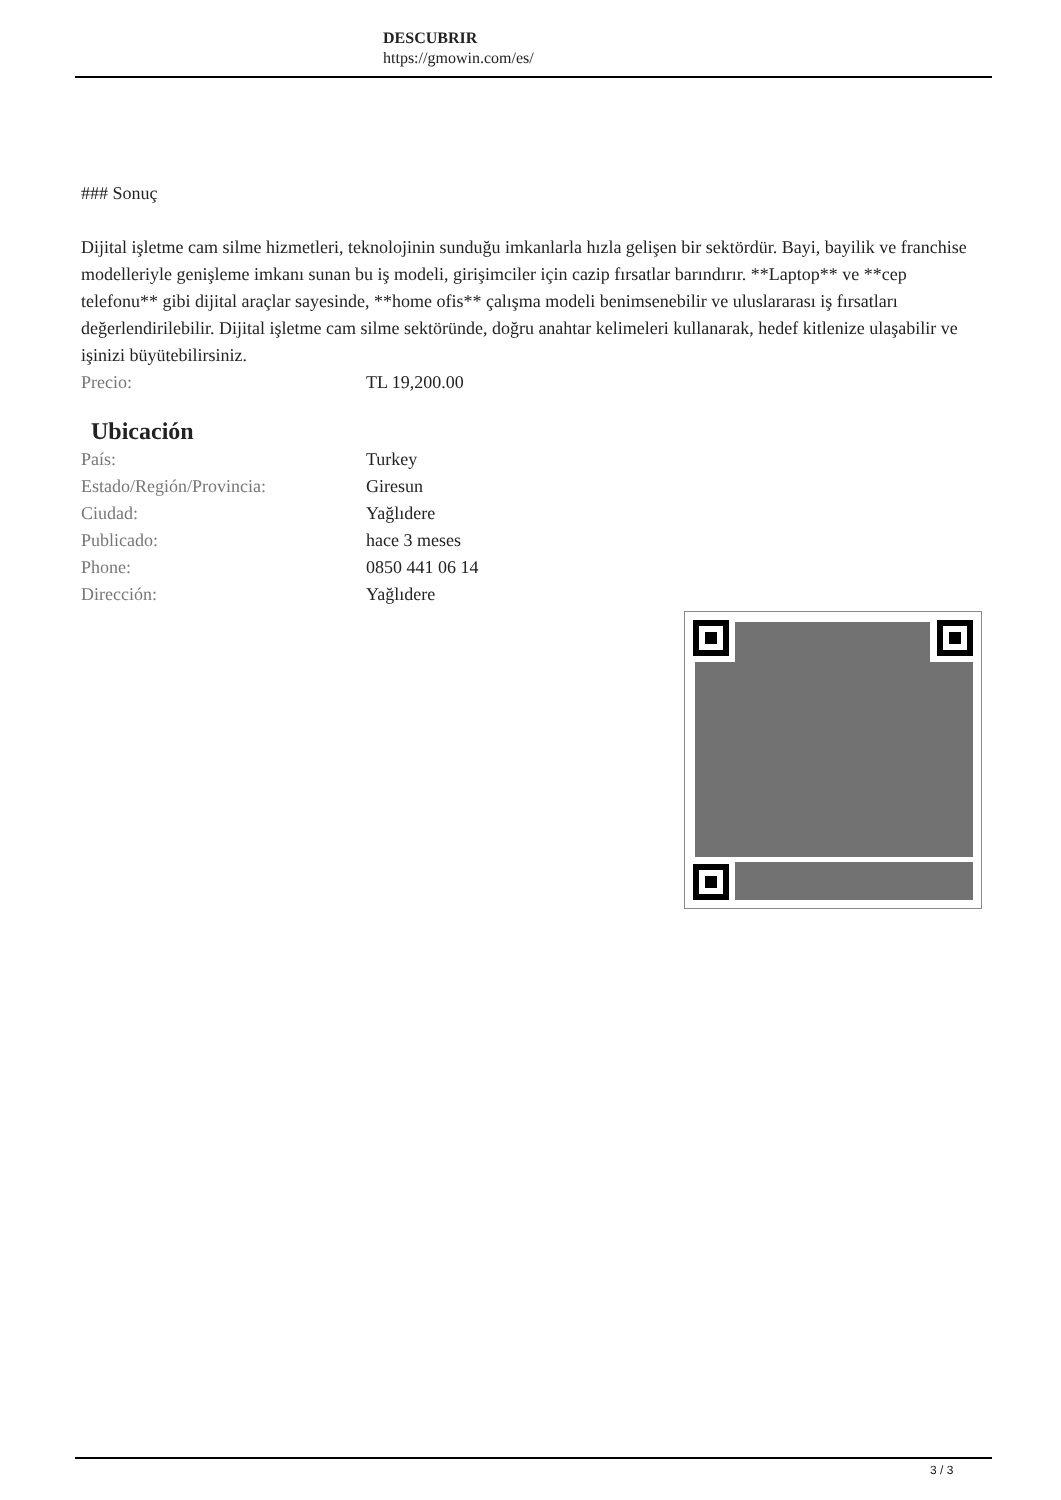DESCUBRIR
https://gmowin.com/es/
### Sonuç
Dijital işletme cam silme hizmetleri, teknolojinin sunduğu imkanlarla hızla gelişen bir sektördür. Bayi, bayilik ve franchise modelleriyle genişleme imkanı sunan bu iş modeli, girişimciler için cazip fırsatlar barındırır. **Laptop** ve **cep telefonu** gibi dijital araçlar sayesinde, **home ofis** çalışma modeli benimsenebilir ve uluslararası iş fırsatları değerlendirilebilir. Dijital işletme cam silme sektöründe, doğru anahtar kelimeleri kullanarak, hedef kitlenize ulaşabilir ve işinizi büyütebilirsiniz.
| Precio: | TL 19,200.00 |
Ubicación
| País: | Turkey |
| Estado/Región/Provincia: | Giresun |
| Ciudad: | Yağlıdere |
| Publicado: | hace 3 meses |
| Phone: | 0850 441 06 14 |
| Dirección: | Yağlıdere |
3 / 3